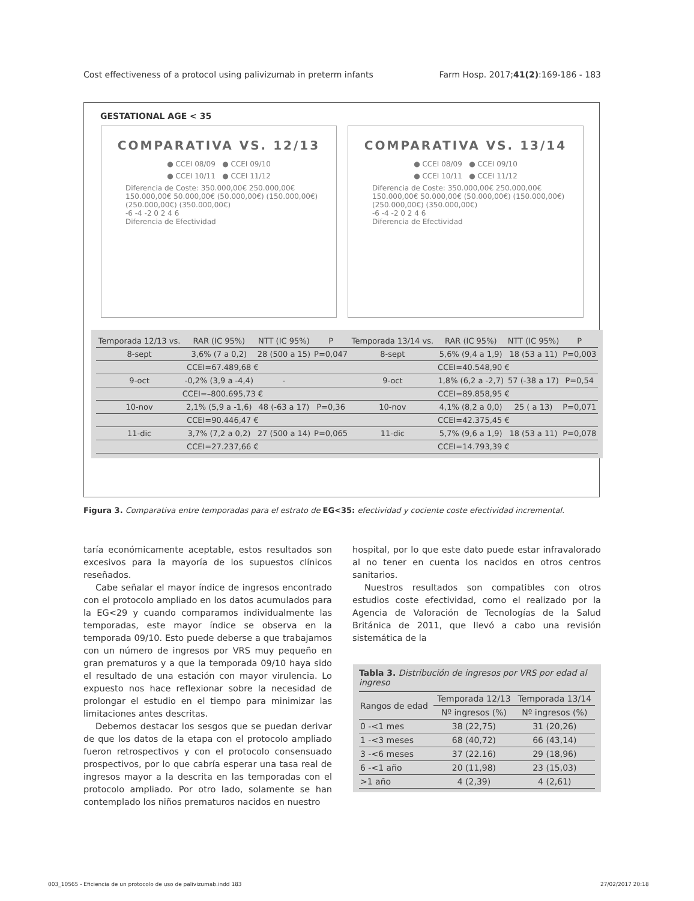Cost effectiveness of a protocol using palivizumab in preterm infants Farm Hosp. 2017;41(2):169-186 - 183
GESTATIONAL AGE < 35
COMPARATIVA VS. 12/13
● CCEI 08/09 ● CCEI 09/10
● CCEI 10/11 ● CCEI 11/12
Diferencia de Coste: 350.000,00€ 250.000,00€ 150.000,00€ 50.000,00€ (50.000,00€) (150.000,00€) (250.000,00€) (350.000,00€)
-6 -4 -2 0 2 4 6
Diferencia de Efectividad
COMPARATIVA VS. 13/14
● CCEI 08/09 ● CCEI 09/10
● CCEI 10/11 ● CCEI 11/12
Diferencia de Coste: 350.000,00€ 250.000,00€ 150.000,00€ 50.000,00€ (50.000,00€) (150.000,00€) (250.000,00€) (350.000,00€)
-6 -4 -2 0 2 4 6
Diferencia de Efectividad
| Temporada 12/13 vs. | RAR (IC 95%) | NTT (IC 95%) | P | Temporada 13/14 vs. | RAR (IC 95%) | NTT (IC 95%) | P |
| --- | --- | --- | --- | --- | --- | --- | --- |
| 8-sept | 3,6% (7 a 0,2) | 28 (500 a 15) | P=0,047 | 8-sept | 5,6% (9,4 a 1,9) | 18 (53 a 11) | P=0,003 |
| CCEI=67.489,68 € | | | | CCEI=40.548,90 € | | | |
| 9-oct | -0,2% (3,9 a -4,4) | - | | 9-oct | 1,8% (6,2 a -2,7) | 57 (-38 a 17) | P=0,54 |
| CCEI=–800.695,73 € | | | | CCEI=89.858,95 € | | | |
| 10-nov | 2,1% (5,9 a -1,6) | 48 (-63 a 17) | P=0,36 | 10-nov | 4,1% (8,2 a 0,0) | 25 ( a 13) | P=0,071 |
| CCEI=90.446,47 € | | | | CCEI=42.375,45 € | | | |
| 11-dic | 3,7% (7,2 a 0,2) | 27 (500 a 14) | P=0,065 | 11-dic | 5,7% (9,6 a 1,9) | 18 (53 a 11) | P=0,078 |
| CCEI=27.237,66 € | | | | CCEI=14.793,39 € | | | |
Figura 3. Comparativa entre temporadas para el estrato de EG<35: efectividad y cociente coste efectividad incremental.
taría económicamente aceptable, estos resultados son excesivos para la mayoría de los supuestos clínicos reseñados.
Cabe señalar el mayor índice de ingresos encontrado con el protocolo ampliado en los datos acumulados para la EG<29 y cuando comparamos individualmente las temporadas, este mayor índice se observa en la temporada 09/10. Esto puede deberse a que trabajamos con un número de ingresos por VRS muy pequeño en gran prematuros y a que la temporada 09/10 haya sido el resultado de una estación con mayor virulencia. Lo expuesto nos hace reflexionar sobre la necesidad de prolongar el estudio en el tiempo para minimizar las limitaciones antes descritas.
Debemos destacar los sesgos que se puedan derivar de que los datos de la etapa con el protocolo ampliado fueron retrospectivos y con el protocolo consensuado prospectivos, por lo que cabría esperar una tasa real de ingresos mayor a la descrita en las temporadas con el protocolo ampliado. Por otro lado, solamente se han contemplado los niños prematuros nacidos en nuestro
hospital, por lo que este dato puede estar infravalorado al no tener en cuenta los nacidos en otros centros sanitarios.
Nuestros resultados son compatibles con otros estudios coste efectividad, como el realizado por la Agencia de Valoración de Tecnologías de la Salud Británica de 2011, que llevó a cabo una revisión sistemática de la
Tabla 3. Distribución de ingresos por VRS por edad al ingreso
| Rangos de edad | Temporada 12/13 | Temporada 13/14 |
| --- | --- | --- |
| | Nº ingresos (%) | Nº ingresos (%) |
| 0 -<1 mes | 38 (22,75) | 31 (20,26) |
| 1 -<3 meses | 68 (40,72) | 66 (43,14) |
| 3 -<6 meses | 37 (22.16) | 29 (18,96) |
| 6 -<1 año | 20 (11,98) | 23 (15,03) |
| >1 año | 4 (2,39) | 4 (2,61) |
003_10565 - Eficiencia de un protocolo de uso de palivizumab.indd 183
27/02/2017 20:18